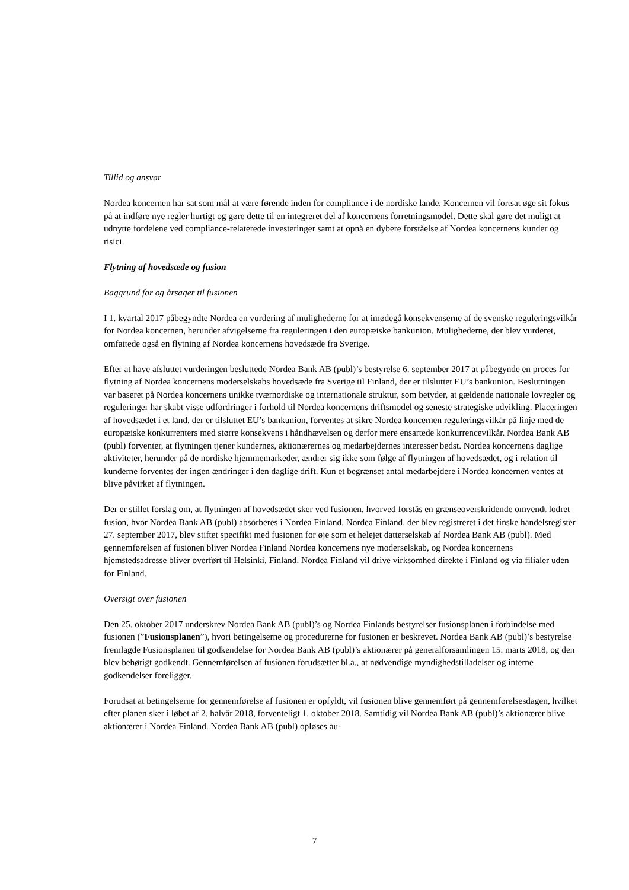Tillid og ansvar
Nordea koncernen har sat som mål at være førende inden for compliance i de nordiske lande. Koncernen vil fortsat øge sit fokus på at indføre nye regler hurtigt og gøre dette til en integreret del af koncernens forretningsmodel. Dette skal gøre det muligt at udnytte fordelene ved compliance-relaterede investeringer samt at opnå en dybere forståelse af Nordea koncernens kunder og risici.
Flytning af hovedsæde og fusion
Baggrund for og årsager til fusionen
I 1. kvartal 2017 påbegyndte Nordea en vurdering af mulighederne for at imødegå konsekvenserne af de svenske reguleringsvilkår for Nordea koncernen, herunder afvigelserne fra reguleringen i den europæiske bankunion. Mulighederne, der blev vurderet, omfattede også en flytning af Nordea koncernens hovedsæde fra Sverige.
Efter at have afsluttet vurderingen besluttede Nordea Bank AB (publ)’s bestyrelse 6. september 2017 at påbegynde en proces for flytning af Nordea koncernens moderselskabs hovedsæde fra Sverige til Finland, der er tilsluttet EU’s bankunion. Beslutningen var baseret på Nordea koncernens unikke tværnordiske og internationale struktur, som betyder, at gældende nationale lovregler og reguleringer har skabt visse udfordringer i forhold til Nordea koncernens driftsmodel og seneste strategiske udvikling. Placeringen af hovedsædet i et land, der er tilsluttet EU’s bankunion, forventes at sikre Nordea koncernen reguleringsvilkår på linje med de europæiske konkurrenters med større konsekvens i håndhævelsen og derfor mere ensartede konkurrencevilkår. Nordea Bank AB (publ) forventer, at flytningen tjener kundernes, aktionærernes og medarbejdernes interesser bedst. Nordea koncernens daglige aktiviteter, herunder på de nordiske hjemmemarkeder, ændrer sig ikke som følge af flytningen af hovedsædet, og i relation til kunderne forventes der ingen ændringer i den daglige drift. Kun et begrænset antal medarbejdere i Nordea koncernen ventes at blive påvirket af flytningen.
Der er stillet forslag om, at flytningen af hovedsædet sker ved fusionen, hvorved forstås en grænseoverskridende omvendt lodret fusion, hvor Nordea Bank AB (publ) absorberes i Nordea Finland. Nordea Finland, der blev registreret i det finske handelsregister 27. september 2017, blev stiftet specifikt med fusionen for øje som et helejet datterselskab af Nordea Bank AB (publ). Med gennemførelsen af fusionen bliver Nordea Finland Nordea koncernens nye moderselskab, og Nordea koncernens hjemstedsadresse bliver overført til Helsinki, Finland. Nordea Finland vil drive virksomhed direkte i Finland og via filialer uden for Finland.
Oversigt over fusionen
Den 25. oktober 2017 underskrev Nordea Bank AB (publ)’s og Nordea Finlands bestyrelser fusionsplanen i forbindelse med fusionen (”Fusionsplanen”), hvori betingelserne og procedurerne for fusionen er beskrevet. Nordea Bank AB (publ)’s bestyrelse fremlagde Fusionsplanen til godkendelse for Nordea Bank AB (publ)’s aktionærer på generalforsamlingen 15. marts 2018, og den blev behørigt godkendt. Gennemførelsen af fusionen forudsætter bl.a., at nødvendige myndighedstilladelser og interne godkendelser foreligger.
Forudsat at betingelserne for gennemførelse af fusionen er opfyldt, vil fusionen blive gennemført på gennemførelsesdagen, hvilket efter planen sker i løbet af 2. halvår 2018, forventeligt 1. oktober 2018. Samtidig vil Nordea Bank AB (publ)’s aktionærer blive aktionærer i Nordea Finland. Nordea Bank AB (publ) opløses au-
7